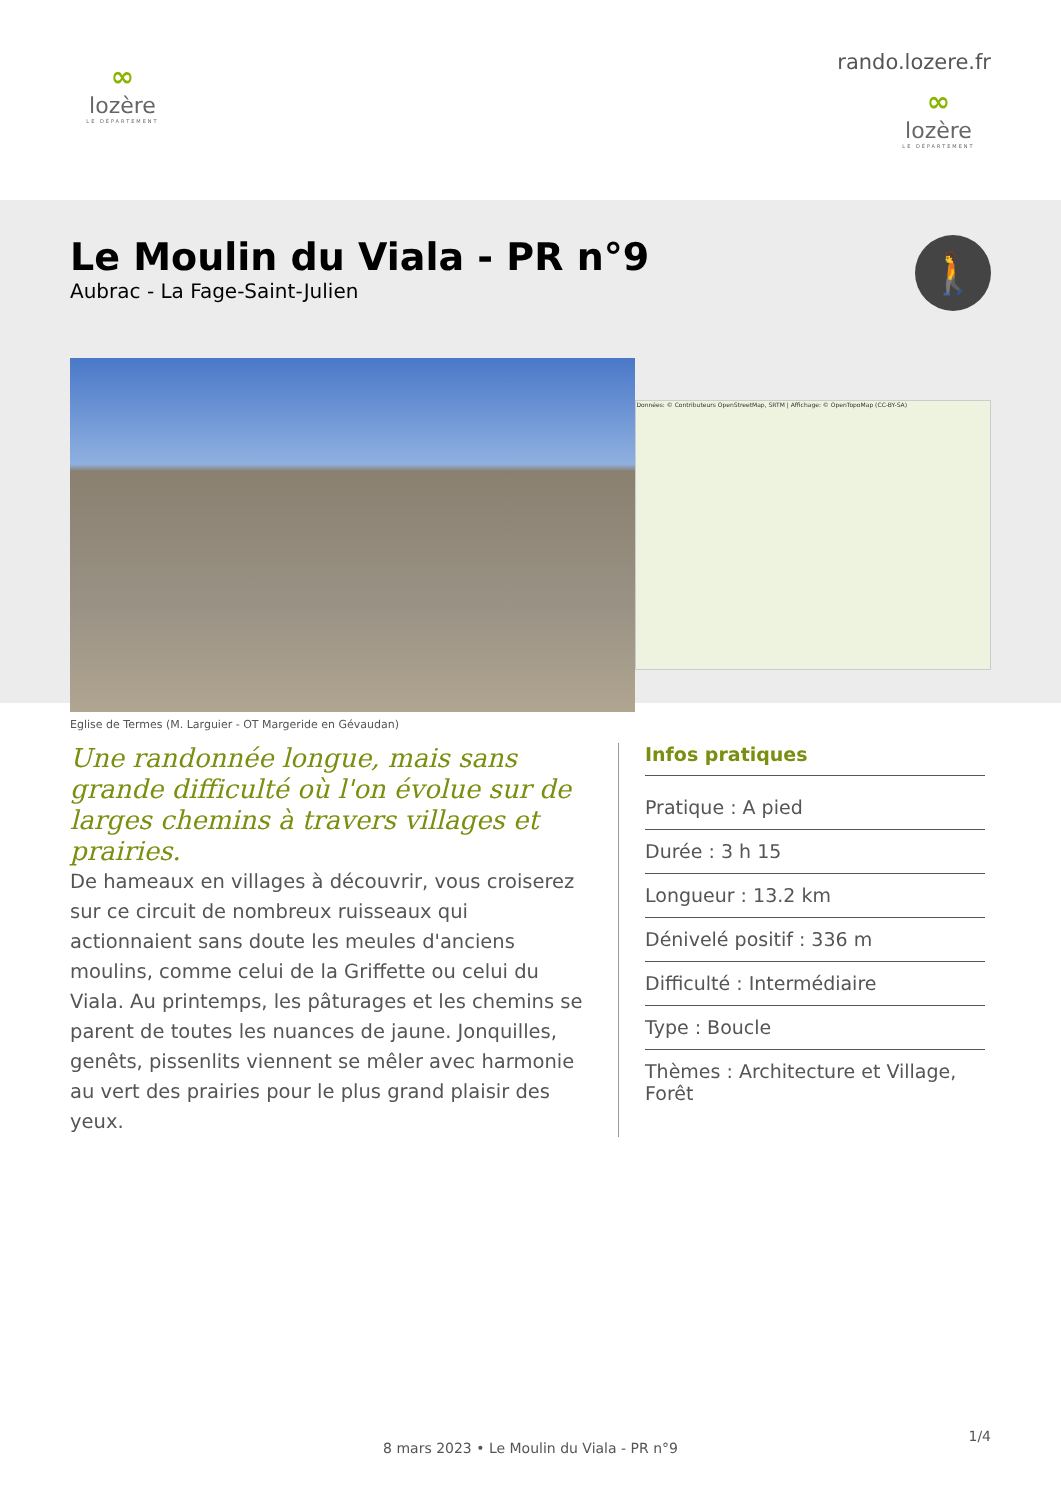∞
lozère
LE DÉPARTEMENT
rando.lozere.fr
∞
lozère
LE DÉPARTEMENT
Le Moulin du Viala - PR n°9
Aubrac - La Fage-Saint-Julien
🚶
Données: © Contributeurs OpenStreetMap, SRTM | Affichage: © OpenTopoMap (CC-BY-SA)
Eglise de Termes (M. Larguier - OT Margeride en Gévaudan)
Une randonnée longue, mais sans grande difficulté où l'on évolue sur de larges chemins à travers villages et prairies.
De hameaux en villages à découvrir, vous croiserez sur ce circuit de nombreux ruisseaux qui actionnaient sans doute les meules d'anciens moulins, comme celui de la Griffette ou celui du Viala. Au printemps, les pâturages et les chemins se parent de toutes les nuances de jaune. Jonquilles, genêts, pissenlits viennent se mêler avec harmonie au vert des prairies pour le plus grand plaisir des yeux.
Infos pratiques
Pratique : A pied
Durée : 3 h 15
Longueur : 13.2 km
Dénivelé positif : 336 m
Difficulté : Intermédiaire
Type : Boucle
Thèmes : Architecture et Village, Forêt
1/4
8 mars 2023 • Le Moulin du Viala - PR n°9